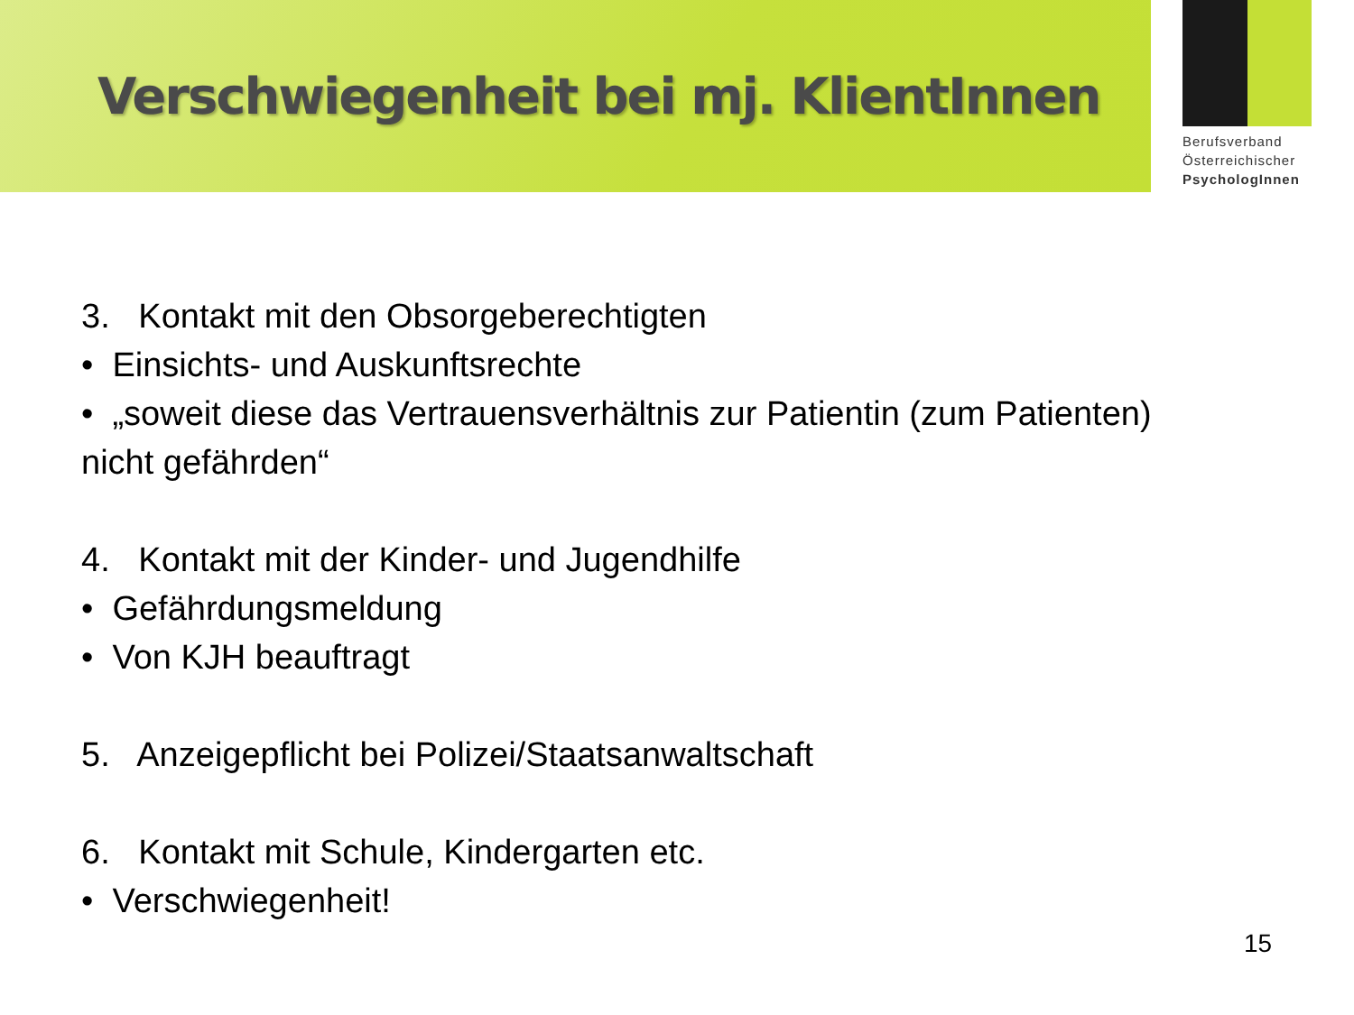Verschwiegenheit bei mj. KlientInnen
Berufsverband
Österreichischer
PsychologInnen
3. Kontakt mit den Obsorgeberechtigten
• Einsichts- und Auskunftsrechte
• „soweit diese das Vertrauensverhältnis zur Patientin (zum Patienten)
nicht gefährden“
4. Kontakt mit der Kinder- und Jugendhilfe
• Gefährdungsmeldung
• Von KJH beauftragt
5. Anzeigepflicht bei Polizei/Staatsanwaltschaft
6. Kontakt mit Schule, Kindergarten etc.
• Verschwiegenheit!
15